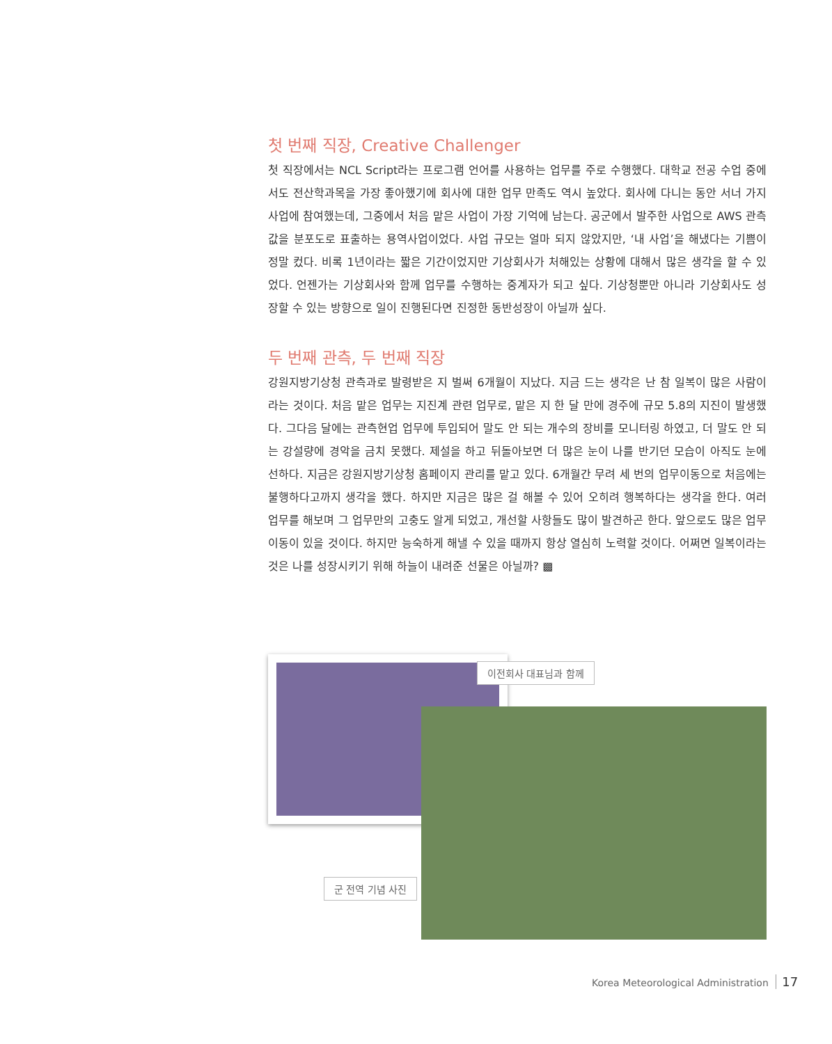첫 번째 직장, Creative Challenger
첫 직장에서는 NCL Script라는 프로그램 언어를 사용하는 업무를 주로 수행했다. 대학교 전공 수업 중에서도 전산학과목을 가장 좋아했기에 회사에 대한 업무 만족도 역시 높았다. 회사에 다니는 동안 서너 가지 사업에 참여했는데, 그중에서 처음 맡은 사업이 가장 기억에 남는다. 공군에서 발주한 사업으로 AWS 관측값을 분포도로 표출하는 용역사업이었다. 사업 규모는 얼마 되지 않았지만, ‘내 사업’을 해냈다는 기쁨이 정말 컸다. 비록 1년이라는 짧은 기간이었지만 기상회사가 처해있는 상황에 대해서 많은 생각을 할 수 있었다. 언젠가는 기상회사와 함께 업무를 수행하는 중계자가 되고 싶다. 기상청뿐만 아니라 기상회사도 성장할 수 있는 방향으로 일이 진행된다면 진정한 동반성장이 아닐까 싶다.
두 번째 관측, 두 번째 직장
강원지방기상청 관측과로 발령받은 지 벌써 6개월이 지났다. 지금 드는 생각은 난 참 일복이 많은 사람이라는 것이다. 처음 맡은 업무는 지진계 관련 업무로, 맡은 지 한 달 만에 경주에 규모 5.8의 지진이 발생했다. 그다음 달에는 관측현업 업무에 투입되어 말도 안 되는 개수의 장비를 모니터링 하였고, 더 말도 안 되는 강설량에 경악을 금치 못했다. 제설을 하고 뒤돌아보면 더 많은 눈이 나를 반기던 모습이 아직도 눈에 선하다. 지금은 강원지방기상청 홈페이지 관리를 맡고 있다. 6개월간 무려 세 번의 업무이동으로 처음에는 불행하다고까지 생각을 했다. 하지만 지금은 많은 걸 해볼 수 있어 오히려 행복하다는 생각을 한다. 여러 업무를 해보며 그 업무만의 고충도 알게 되었고, 개선할 사항들도 많이 발견하곤 한다. 앞으로도 많은 업무이동이 있을 것이다. 하지만 능숙하게 해낼 수 있을 때까지 항상 열심히 노력할 것이다. 어쩌면 일복이라는 것은 나를 성장시키기 위해 하늘이 내려준 선물은 아닐까? ▩
이전회사 대표님과 함께
군 전역 기념 사진
Korea Meteorological Administration 17